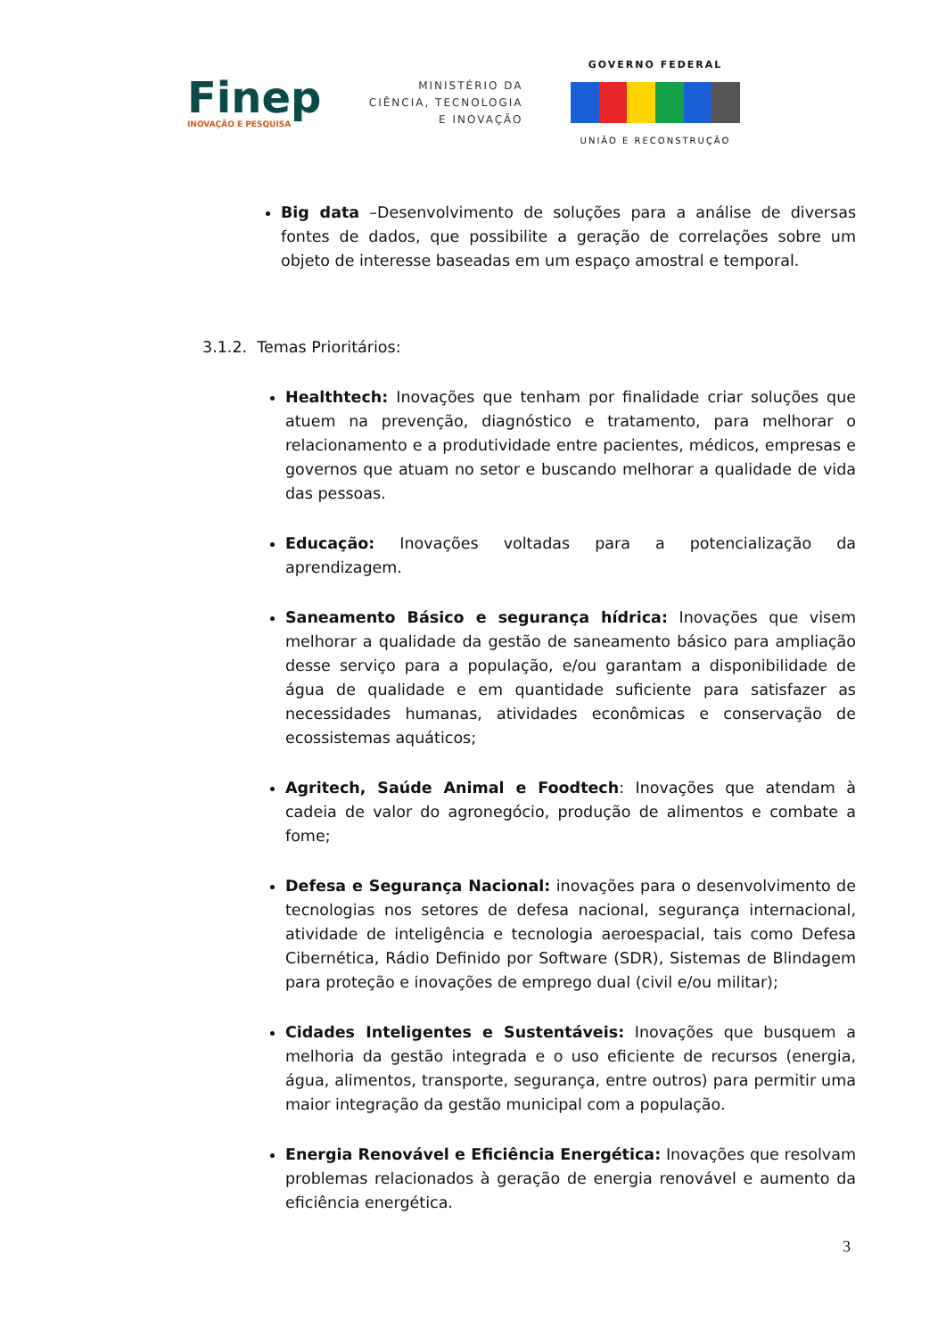Finep
INOVAÇÃO E PESQUISA
MINISTÉRIO DA
CIÊNCIA, TECNOLOGIA
E INOVAÇÃO
GOVERNO FEDERAL
UNIÃO E RECONSTRUÇÃO
Big data –Desenvolvimento de soluções para a análise de diversas fontes de dados, que possibilite a geração de correlações sobre um objeto de interesse baseadas em um espaço amostral e temporal.
3.1.2. Temas Prioritários:
Healthtech: Inovações que tenham por finalidade criar soluções que atuem na prevenção, diagnóstico e tratamento, para melhorar o relacionamento e a produtividade entre pacientes, médicos, empresas e governos que atuam no setor e buscando melhorar a qualidade de vida das pessoas.
Educação: Inovações voltadas para a potencialização da aprendizagem.
Saneamento Básico e segurança hídrica: Inovações que visem melhorar a qualidade da gestão de saneamento básico para ampliação desse serviço para a população, e/ou garantam a disponibilidade de água de qualidade e em quantidade suficiente para satisfazer as necessidades humanas, atividades econômicas e conservação de ecossistemas aquáticos;
Agritech, Saúde Animal e Foodtech: Inovações que atendam à cadeia de valor do agronegócio, produção de alimentos e combate a fome;
Defesa e Segurança Nacional: inovações para o desenvolvimento de tecnologias nos setores de defesa nacional, segurança internacional, atividade de inteligência e tecnologia aeroespacial, tais como Defesa Cibernética, Rádio Definido por Software (SDR), Sistemas de Blindagem para proteção e inovações de emprego dual (civil e/ou militar);
Cidades Inteligentes e Sustentáveis: Inovações que busquem a melhoria da gestão integrada e o uso eficiente de recursos (energia, água, alimentos, transporte, segurança, entre outros) para permitir uma maior integração da gestão municipal com a população.
Energia Renovável e Eficiência Energética: Inovações que resolvam problemas relacionados à geração de energia renovável e aumento da eficiência energética.
3